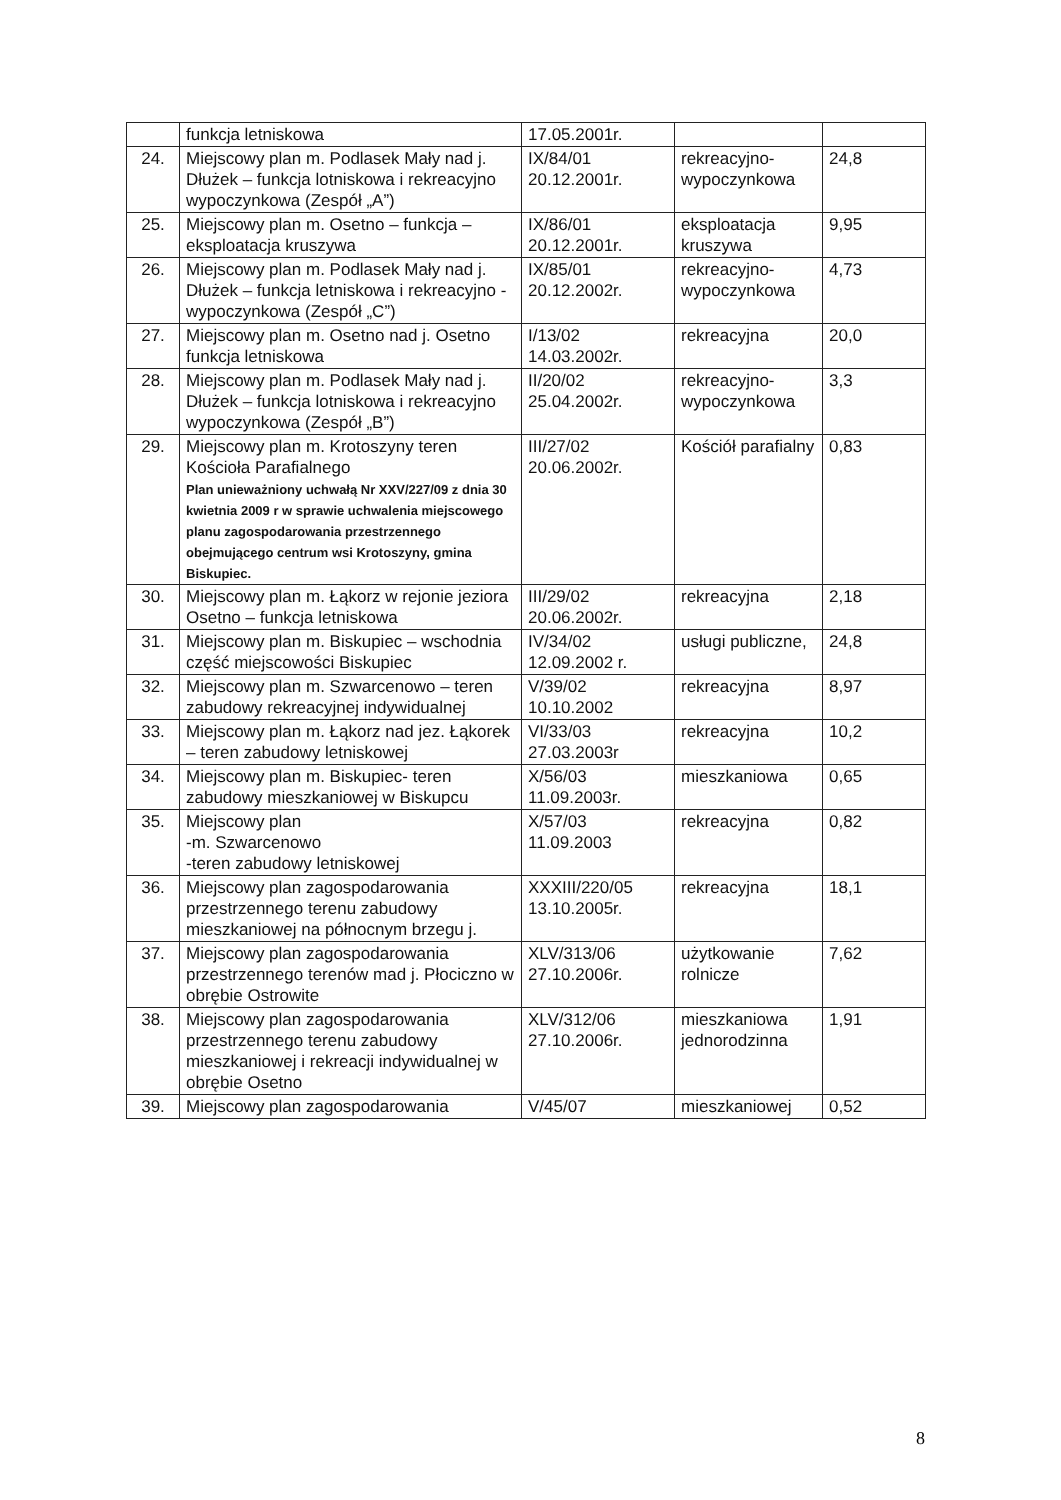| | funkcja letniskowa | 17.05.2001r. | | |
| 24. | Miejscowy plan m. Podlasek Mały nad j. Dłużek – funkcja lotniskowa i rekreacyjno wypoczynkowa (Zespół „A”) | IX/84/01 20.12.2001r. | rekreacyjno-wypoczynkowa | 24,8 |
| 25. | Miejscowy plan m. Osetno – funkcja – eksploatacja kruszywa | IX/86/01 20.12.2001r. | eksploatacja kruszywa | 9,95 |
| 26. | Miejscowy plan m. Podlasek Mały nad j. Dłużek – funkcja letniskowa i rekreacyjno - wypoczynkowa (Zespół „C”) | IX/85/01 20.12.2002r. | rekreacyjno-wypoczynkowa | 4,73 |
| 27. | Miejscowy plan m. Osetno nad j. Osetno funkcja letniskowa | I/13/02 14.03.2002r. | rekreacyjna | 20,0 |
| 28. | Miejscowy plan m. Podlasek Mały nad j. Dłużek – funkcja lotniskowa i rekreacyjno wypoczynkowa (Zespół „B”) | II/20/02 25.04.2002r. | rekreacyjno-wypoczynkowa | 3,3 |
| 29. | Miejscowy plan m. Krotoszyny teren Kościoła Parafialnego Plan unieważniony uchwałą Nr XXV/227/09 z dnia 30 kwietnia 2009 r w sprawie uchwalenia miejscowego planu zagospodarowania przestrzennego obejmującego centrum wsi Krotoszyny, gmina Biskupiec. | III/27/02 20.06.2002r. | Kościół parafialny | 0,83 |
| 30. | Miejscowy plan m. Łąkorz w rejonie jeziora Osetno – funkcja letniskowa | III/29/02 20.06.2002r. | rekreacyjna | 2,18 |
| 31. | Miejscowy plan m. Biskupiec – wschodnia część miejscowości Biskupiec | IV/34/02 12.09.2002 r. | usługi publiczne, | 24,8 |
| 32. | Miejscowy plan m. Szwarcenowo – teren zabudowy rekreacyjnej indywidualnej | V/39/02 10.10.2002 | rekreacyjna | 8,97 |
| 33. | Miejscowy plan m. Łąkorz nad jez. Łąkorek – teren zabudowy letniskowej | VI/33/03 27.03.2003r | rekreacyjna | 10,2 |
| 34. | Miejscowy plan m. Biskupiec- teren zabudowy mieszkaniowej w Biskupcu | X/56/03 11.09.2003r. | mieszkaniowa | 0,65 |
| 35. | Miejscowy plan -m. Szwarcenowo -teren zabudowy letniskowej | X/57/03 11.09.2003 | rekreacyjna | 0,82 |
| 36. | Miejscowy plan zagospodarowania przestrzennego terenu zabudowy mieszkaniowej na północnym brzegu j. | XXXIII/220/05 13.10.2005r. | rekreacyjna | 18,1 |
| 37. | Miejscowy plan zagospodarowania przestrzennego terenów mad j. Płociczno w obrębie Ostrowite | XLV/313/06 27.10.2006r. | użytkowanie rolnicze | 7,62 |
| 38. | Miejscowy plan zagospodarowania przestrzennego terenu zabudowy mieszkaniowej i rekreacji indywidualnej w obrębie Osetno | XLV/312/06 27.10.2006r. | mieszkaniowa jednorodzinna | 1,91 |
| 39. | Miejscowy plan zagospodarowania | V/45/07 | mieszkaniowej | 0,52 |
8